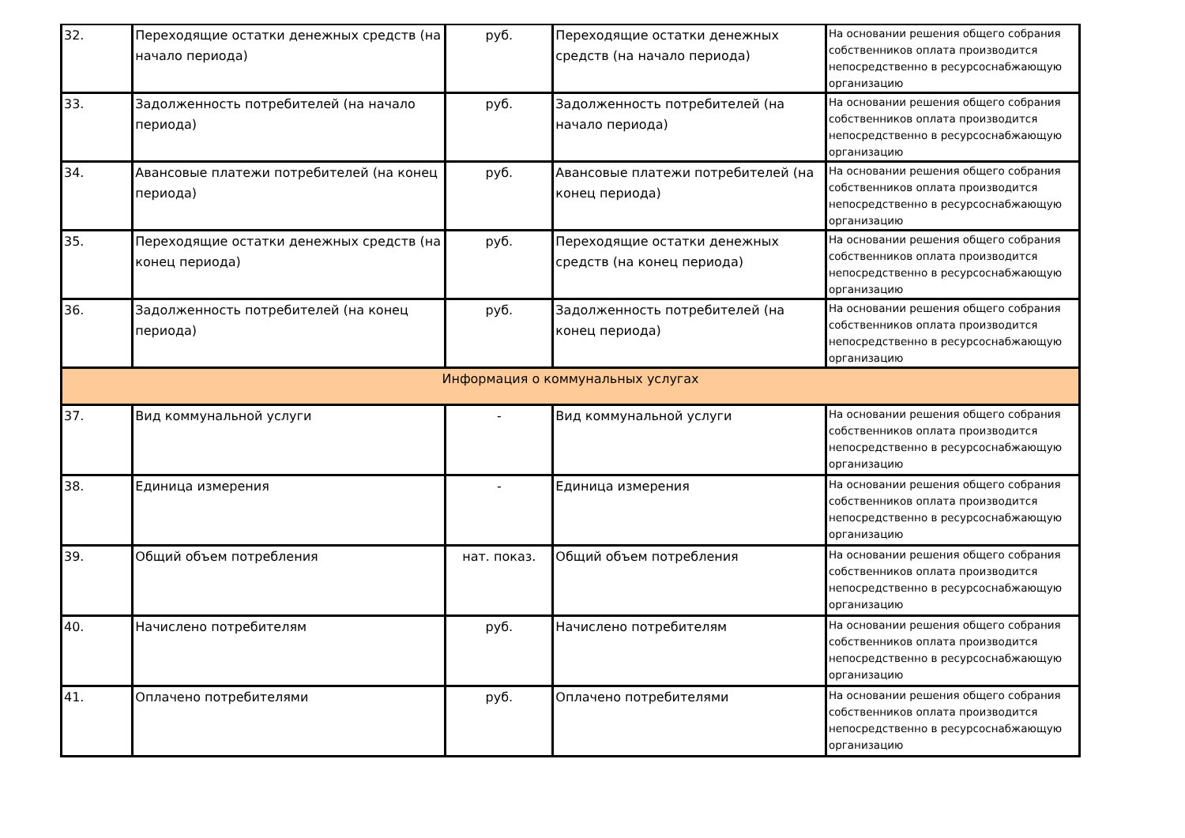| 32. | Переходящие остатки денежных средств (на начало периода) | руб. | Переходящие остатки денежных средств (на начало периода) | На основании решения общего собрания собственников оплата производится непосредственно в ресурсоснабжающую организацию |
| 33. | Задолженность потребителей (на начало периода) | руб. | Задолженность потребителей (на начало периода) | На основании решения общего собрания собственников оплата производится непосредственно в ресурсоснабжающую организацию |
| 34. | Авансовые платежи потребителей (на конец периода) | руб. | Авансовые платежи потребителей (на конец периода) | На основании решения общего собрания собственников оплата производится непосредственно в ресурсоснабжающую организацию |
| 35. | Переходящие остатки денежных средств (на конец периода) | руб. | Переходящие остатки денежных средств (на конец периода) | На основании решения общего собрания собственников оплата производится непосредственно в ресурсоснабжающую организацию |
| 36. | Задолженность потребителей (на конец периода) | руб. | Задолженность потребителей (на конец периода) | На основании решения общего собрания собственников оплата производится непосредственно в ресурсоснабжающую организацию |
| Информация о коммунальных услугах | | | | |
| 37. | Вид коммунальной услуги | - | Вид коммунальной услуги | На основании решения общего собрания собственников оплата производится непосредственно в ресурсоснабжающую организацию |
| 38. | Единица измерения | - | Единица измерения | На основании решения общего собрания собственников оплата производится непосредственно в ресурсоснабжающую организацию |
| 39. | Общий объем потребления | нат. показ. | Общий объем потребления | На основании решения общего собрания собственников оплата производится непосредственно в ресурсоснабжающую организацию |
| 40. | Начислено потребителям | руб. | Начислено потребителям | На основании решения общего собрания собственников оплата производится непосредственно в ресурсоснабжающую организацию |
| 41. | Оплачено потребителями | руб. | Оплачено потребителями | На основании решения общего собрания собственников оплата производится непосредственно в ресурсоснабжающую организацию |